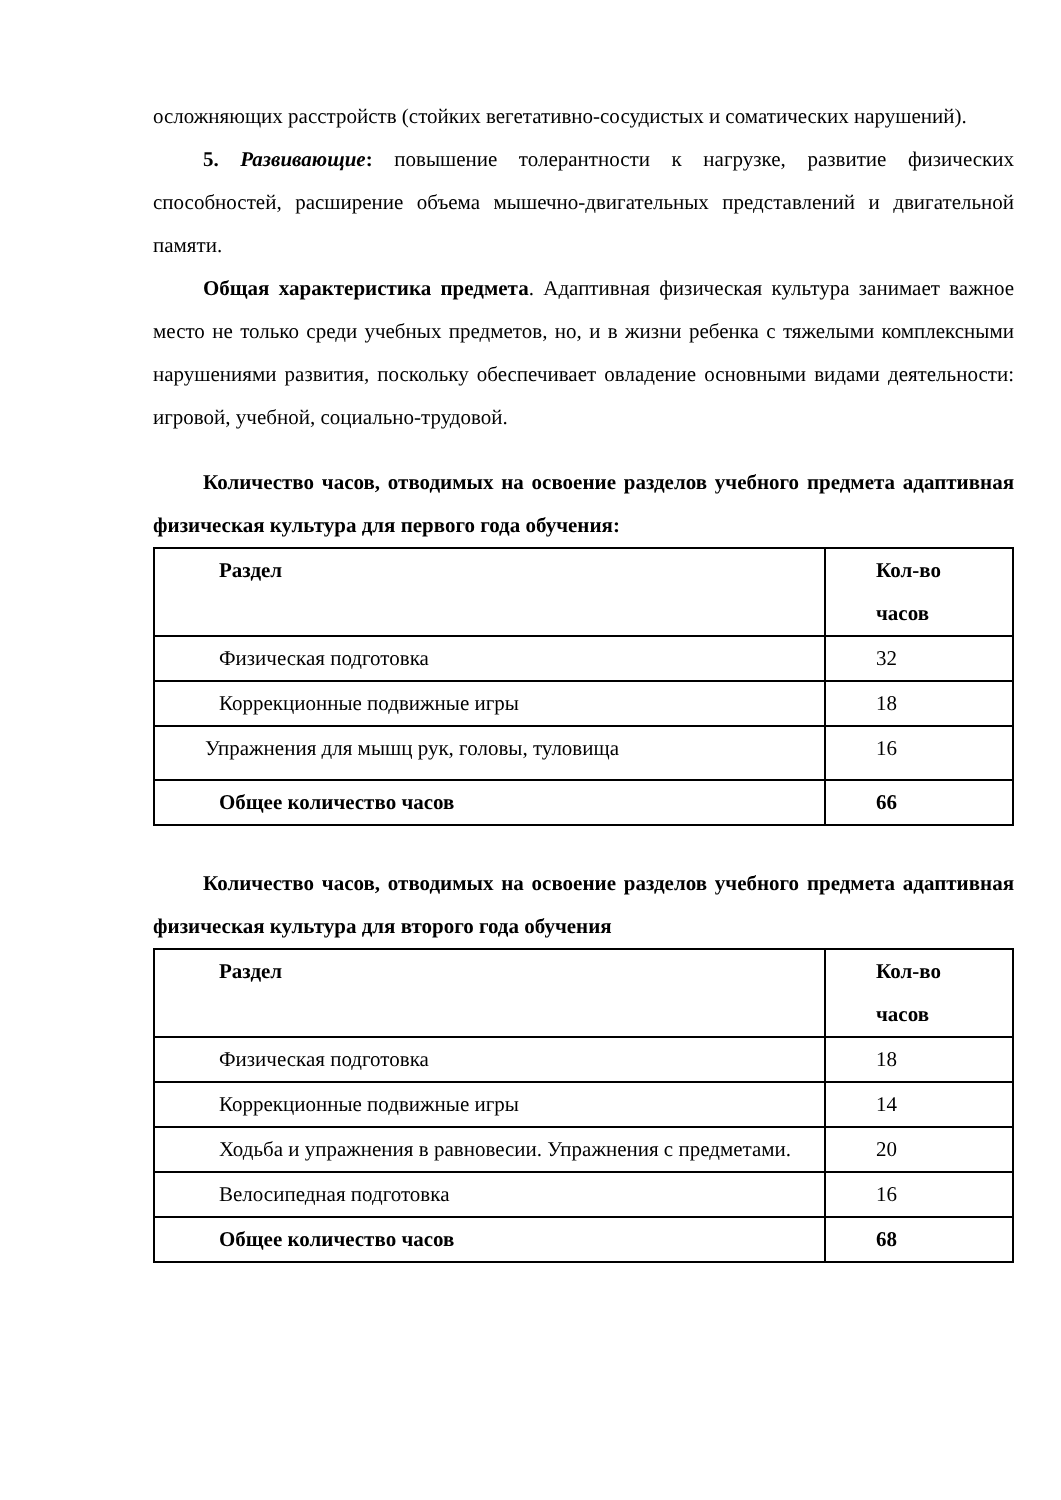осложняющих расстройств (стойких вегетативно-сосудистых и соматических нарушений).
5. Развивающие: повышение толерантности к нагрузке, развитие физических способностей, расширение объема мышечно-двигательных представлений и двигательной памяти.
Общая характеристика предмета. Адаптивная физическая культура занимает важное место не только среди учебных предметов, но, и в жизни ребенка с тяжелыми комплексными нарушениями развития, поскольку обеспечивает овладение основными видами деятельности: игровой, учебной, социально-трудовой.
Количество часов, отводимых на освоение разделов учебного предмета адаптивная физическая культура для первого года обучения:
| Раздел | Кол-во часов |
| --- | --- |
| Физическая подготовка | 32 |
| Коррекционные подвижные игры | 18 |
| Упражнения для мышц рук, головы, туловища | 16 |
| Общее количество часов | 66 |
Количество часов, отводимых на освоение разделов учебного предмета адаптивная физическая культура для второго года обучения
| Раздел | Кол-во часов |
| --- | --- |
| Физическая подготовка | 18 |
| Коррекционные подвижные игры | 14 |
| Ходьба и упражнения в равновесии. Упражнения с предметами. | 20 |
| Велосипедная подготовка | 16 |
| Общее количество часов | 68 |